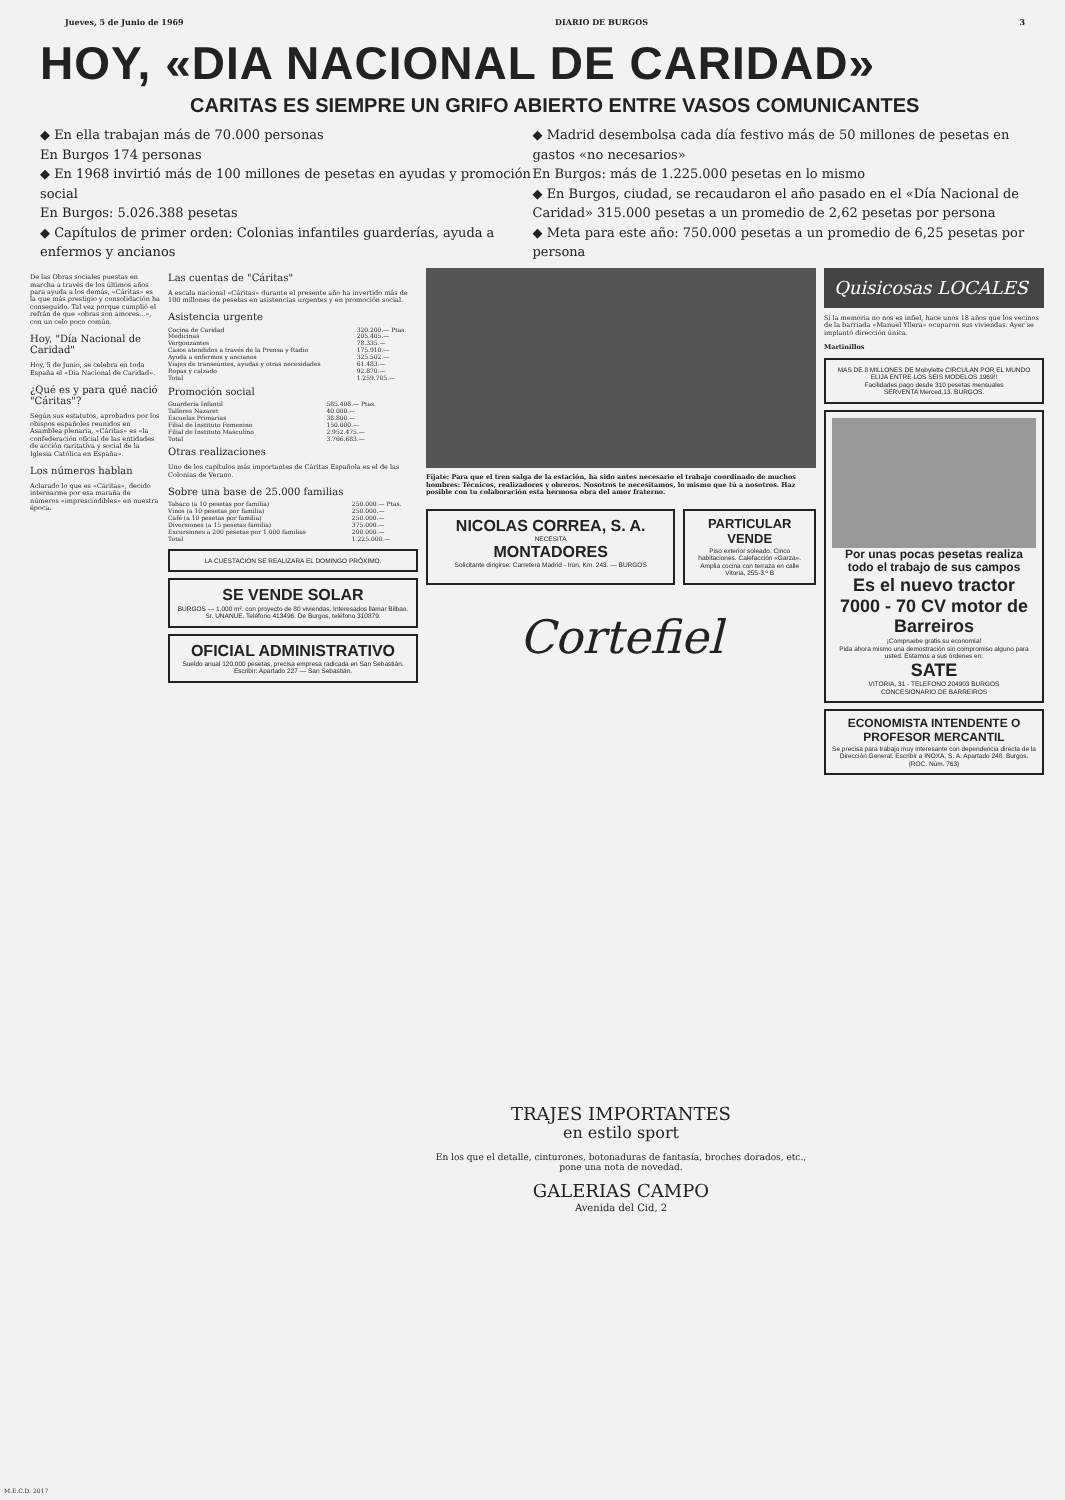Jueves, 5 de Junio de 1969 DIARIO DE BURGOS 3
HOY, «DIA NACIONAL DE CARIDAD»
CARITAS ES SIEMPRE UN GRIFO ABIERTO ENTRE VASOS COMUNICANTES
◆ En ella trabajan más de 70.000 personas
En Burgos 174 personas
◆ En 1968 invirtió más de 100 millones de pesetas en ayudas y promoción social
En Burgos: 5.026.388 pesetas
◆ Capítulos de primer orden: Colonias infantiles guarderías, ayuda a enfermos y ancianos
◆ Madrid desembolsa cada día festivo más de 50 millones de pesetas en gastos «no necesarios»
En Burgos: más de 1.225.000 pesetas en lo mismo
◆ En Burgos, ciudad, se recaudaron el año pasado en el «Día Nacional de Caridad» 315.000 pesetas a un promedio de 2,62 pesetas por persona
◆ Meta para este año: 750.000 pesetas a un promedio de 6,25 pesetas por persona
De las Obras sociales puestas en marcha a través de los últimos años para ayuda a los demás, «Cáritas» es la que más prestigio y consolidación ha conseguido. Tal vez porque cumplió el refrán de que «obras son amores...», con un celo poco común.
Hoy, "Día Nacional de Caridad"
Hoy, 5 de Junio, se celebra en toda España el «Día Nacional de Caridad».
¿Qué es y para qué nació "Cáritas"?
Según sus estatutos, aprobados por los obispos españoles reunidos en Asamblea plenaria, «Cáritas» es «la confederación oficial de las entidades de acción caritativa y social de la Iglesia Católica en España».
Los números hablan
Aclarado lo que es «Cáritas», decido internarme por esa maraña de números «imprescindibles» en nuestra época.
Las cuentas de "Cáritas"
A escala nacional «Cáritas» durante el presente año ha invertido más de 100 millones de pesetas en asistencias urgentes y en promoción social.
Asistencia urgente
| Cocina de Caridad | 320.200.— Ptas. |
| Medicinas | 205.405.— |
| Vergonzantes | 78.335.— |
| Casos atendidos a través de la Prensa y Radio | 175.910.— |
| Ayuda a enfermos y ancianos | 325.502.— |
| Viajes de transeúntes, ayudas y otras necesidades | 61.483.— |
| Ropas y calzado | 92.870.— |
| Total | 1.259.705.— |
Promoción social
| Guardería Infantil | 585.408.— Ptas. |
| Talleres Nazaret | 40.000.— |
| Escuelas Primarias | 38.800.— |
| Filial de Instituto Femenino | 150.000.— |
| Filial de Instituto Masculino | 2.952.475.— |
| Total | 3.766.683.— |
Otras realizaciones
Uno de los capítulos más importantes de Cáritas Española es el de las Colonias de Verano.
Sobre una base de 25.000 familias
| Tabaco (a 10 pesetas por familia) | 250.000.— Ptas. |
| Vinos (a 10 pesetas por familia) | 250.000.— |
| Café (a 10 pesetas por familia) | 250.000.— |
| Diversiones (a 15 pesetas familia) | 375.000.— |
| Excursiones a 200 pesetas por 1.000 familias | 200.000.— |
| Total | 1.225.000.— |
LA CUESTACION SE REALIZARA EL DOMINGO PRÓXIMO.
SE VENDE SOLAR
BURGOS — 1.000 m². con proyecto de 80 viviendas. Interesados llamar Bilbao. Sr. UNANUE. Teléfono 413496. De Burgos, teléfono 310879.
OFICIAL ADMINISTRATIVO
Sueldo anual 120.000 pesetas, precisa empresa radicada en San Sebastián. Escribir: Apartado 227 — San Sebastián.
Fíjate: Para que el tren salga de la estación, ha sido antes necesario el trabajo coordinado de muchos hombres: Técnicos, realizadores y obreros. Nosotros te necesitamos, lo mismo que tú a nosotros. Haz posible con tu colaboración esta hermosa obra del amor fraterno.
NICOLAS CORREA, S. A.
NECESITA
MONTADORES
Solicitante dirigirse: Carretera Madrid - Irún, Km. 243. — BURGOS
PARTICULAR VENDE
Piso exterior soleado. Cinco habitaciones. Calefacción «Garza». Amplia cocina con terraza en calle Vitoria, 255-3.º B
Cortefiel
TRAJES IMPORTANTES
en estilo sport
En los que el detalle, cinturones, botonaduras de fantasía, broches dorados, etc., pone una nota de novedad.
GALERIAS CAMPO
Avenida del Cid, 2
Quisicosas LOCALES
Si la memoria no nos es infiel, hace unos 18 años que los vecinos de la barriada «Manuel Yllera» ocuparon sus viviendas. Ayer se implantó dirección única.
Martinillos
MAS DE 8 MILLONES DE Mobylette CIRCULAN POR EL MUNDO
ELIJA ENTRE LOS SEIS MODELOS 1969!!
Facilidades pago desde 310 pesetas mensuales
SERVENTA Merced,13. BURGOS.
Por unas pocas pesetas realiza todo el trabajo de sus campos
Es el nuevo tractor 7000 - 70 CV motor de Barreiros
¡Compruebe gratis su economía!
Pida ahora mismo una demostración sin compromiso alguno para usted. Estamos a sus órdenes en:
SATE
VITORIA, 31 - TELEFONO 204903 BURGOS
CONCESIONARIO DE BARREIROS
ECONOMISTA INTENDENTE O PROFESOR MERCANTIL
Se precisa para trabajo muy interesante con dependencia directa de la Dirección General. Escribir a INOXA, S. A. Apartado 248. Burgos. (ROC. Núm. 763)
M.E.C.D. 2017